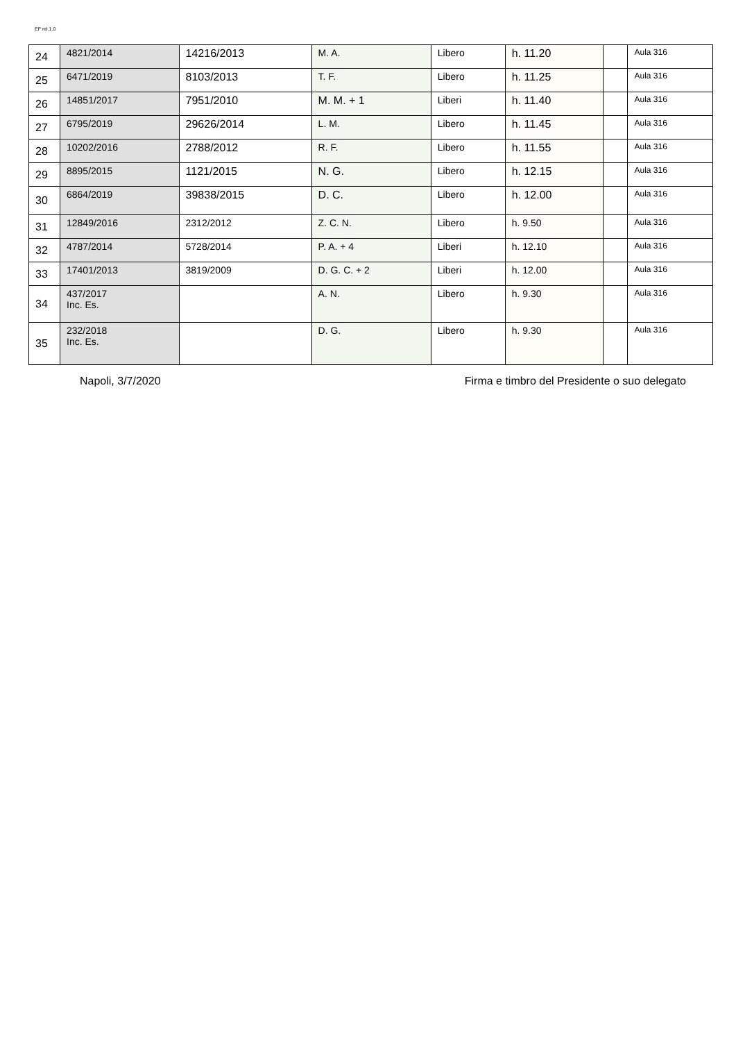EF rel.1.0
| 24 | 4821/2014 | 14216/2013 | M. A. | Libero | h. 11.20 | | Aula 316 |
| 25 | 6471/2019 | 8103/2013 | T. F. | Libero | h. 11.25 | | Aula 316 |
| 26 | 14851/2017 | 7951/2010 | M. M. + 1 | Liberi | h. 11.40 | | Aula 316 |
| 27 | 6795/2019 | 29626/2014 | L. M. | Libero | h. 11.45 | | Aula 316 |
| 28 | 10202/2016 | 2788/2012 | R. F. | Libero | h. 11.55 | | Aula 316 |
| 29 | 8895/2015 | 1121/2015 | N. G. | Libero | h. 12.15 | | Aula 316 |
| 30 | 6864/2019 | 39838/2015 | D. C. | Libero | h. 12.00 | | Aula 316 |
| 31 | 12849/2016 | 2312/2012 | Z. C. N. | Libero | h. 9.50 | | Aula 316 |
| 32 | 4787/2014 | 5728/2014 | P. A. + 4 | Liberi | h. 12.10 | | Aula 316 |
| 33 | 17401/2013 | 3819/2009 | D. G. C. + 2 | Liberi | h. 12.00 | | Aula 316 |
| 34 | 437/2017 Inc. Es. | | A. N. | Libero | h. 9.30 | | Aula 316 |
| 35 | 232/2018 Inc. Es. | | D. G. | Libero | h. 9.30 | | Aula 316 |
Napoli, 3/7/2020 Firma e timbro del Presidente o suo delegato